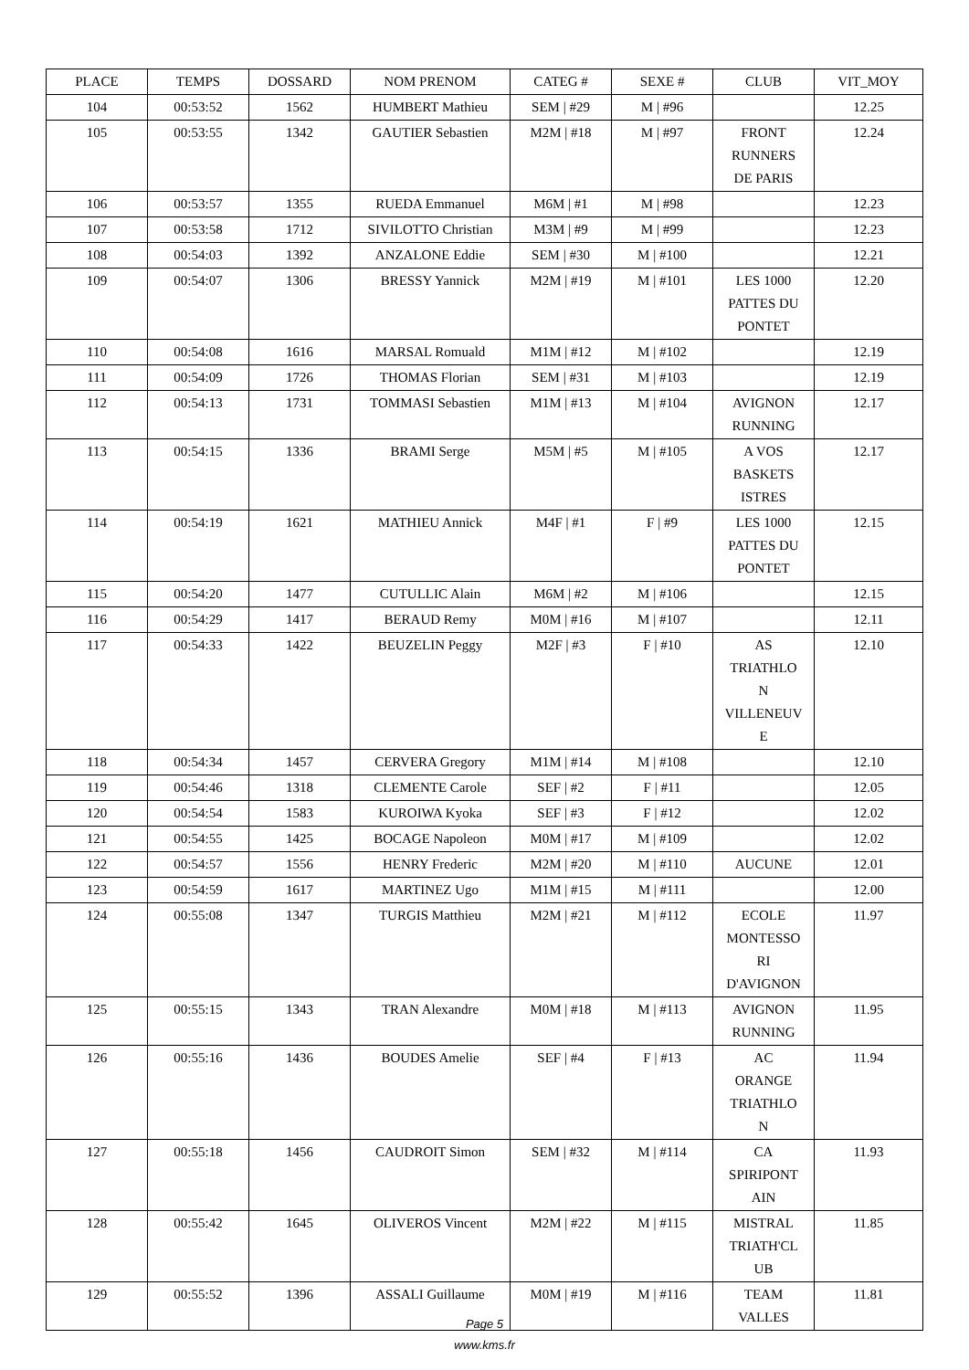| PLACE | TEMPS | DOSSARD | NOM PRENOM | CATEG # | SEXE # | CLUB | VIT_MOY |
| --- | --- | --- | --- | --- | --- | --- | --- |
| 104 | 00:53:52 | 1562 | HUMBERT Mathieu | SEM / #29 | M / #96 | | 12.25 |
| 105 | 00:53:55 | 1342 | GAUTIER Sebastien | M2M / #18 | M / #97 | FRONT RUNNERS DE PARIS | 12.24 |
| 106 | 00:53:57 | 1355 | RUEDA Emmanuel | M6M / #1 | M / #98 | | 12.23 |
| 107 | 00:53:58 | 1712 | SIVILOTTO Christian | M3M / #9 | M / #99 | | 12.23 |
| 108 | 00:54:03 | 1392 | ANZALONE Eddie | SEM / #30 | M / #100 | | 12.21 |
| 109 | 00:54:07 | 1306 | BRESSY Yannick | M2M / #19 | M / #101 | LES 1000 PATTES DU PONTET | 12.20 |
| 110 | 00:54:08 | 1616 | MARSAL Romuald | M1M / #12 | M / #102 | | 12.19 |
| 111 | 00:54:09 | 1726 | THOMAS Florian | SEM / #31 | M / #103 | | 12.19 |
| 112 | 00:54:13 | 1731 | TOMMASI Sebastien | M1M / #13 | M / #104 | AVIGNON RUNNING | 12.17 |
| 113 | 00:54:15 | 1336 | BRAMI Serge | M5M / #5 | M / #105 | A VOS BASKETS ISTRES | 12.17 |
| 114 | 00:54:19 | 1621 | MATHIEU Annick | M4F / #1 | F / #9 | LES 1000 PATTES DU PONTET | 12.15 |
| 115 | 00:54:20 | 1477 | CUTULLIC Alain | M6M / #2 | M / #106 | | 12.15 |
| 116 | 00:54:29 | 1417 | BERAUD Remy | M0M / #16 | M / #107 | | 12.11 |
| 117 | 00:54:33 | 1422 | BEUZELIN Peggy | M2F / #3 | F / #10 | AS TRIATHLO N VILLENEUV E | 12.10 |
| 118 | 00:54:34 | 1457 | CERVERA Gregory | M1M / #14 | M / #108 | | 12.10 |
| 119 | 00:54:46 | 1318 | CLEMENTE Carole | SEF / #2 | F / #11 | | 12.05 |
| 120 | 00:54:54 | 1583 | KUROIWA Kyoka | SEF / #3 | F / #12 | | 12.02 |
| 121 | 00:54:55 | 1425 | BOCAGE Napoleon | M0M / #17 | M / #109 | | 12.02 |
| 122 | 00:54:57 | 1556 | HENRY Frederic | M2M / #20 | M / #110 | AUCUNE | 12.01 |
| 123 | 00:54:59 | 1617 | MARTINEZ Ugo | M1M / #15 | M / #111 | | 12.00 |
| 124 | 00:55:08 | 1347 | TURGIS Matthieu | M2M / #21 | M / #112 | ECOLE MONTESSO RI D'AVIGNON | 11.97 |
| 125 | 00:55:15 | 1343 | TRAN Alexandre | M0M / #18 | M / #113 | AVIGNON RUNNING | 11.95 |
| 126 | 00:55:16 | 1436 | BOUDES Amelie | SEF / #4 | F / #13 | AC ORANGE TRIATHLO N | 11.94 |
| 127 | 00:55:18 | 1456 | CAUDROIT Simon | SEM / #32 | M / #114 | CA SPIRIPONT AIN | 11.93 |
| 128 | 00:55:42 | 1645 | OLIVEROS Vincent | M2M / #22 | M / #115 | MISTRAL TRIATH'CL UB | 11.85 |
| 129 | 00:55:52 | 1396 | ASSALI Guillaume | M0M / #19 | M / #116 | TEAM VALLES | 11.81 |
Page 5
www.kms.fr